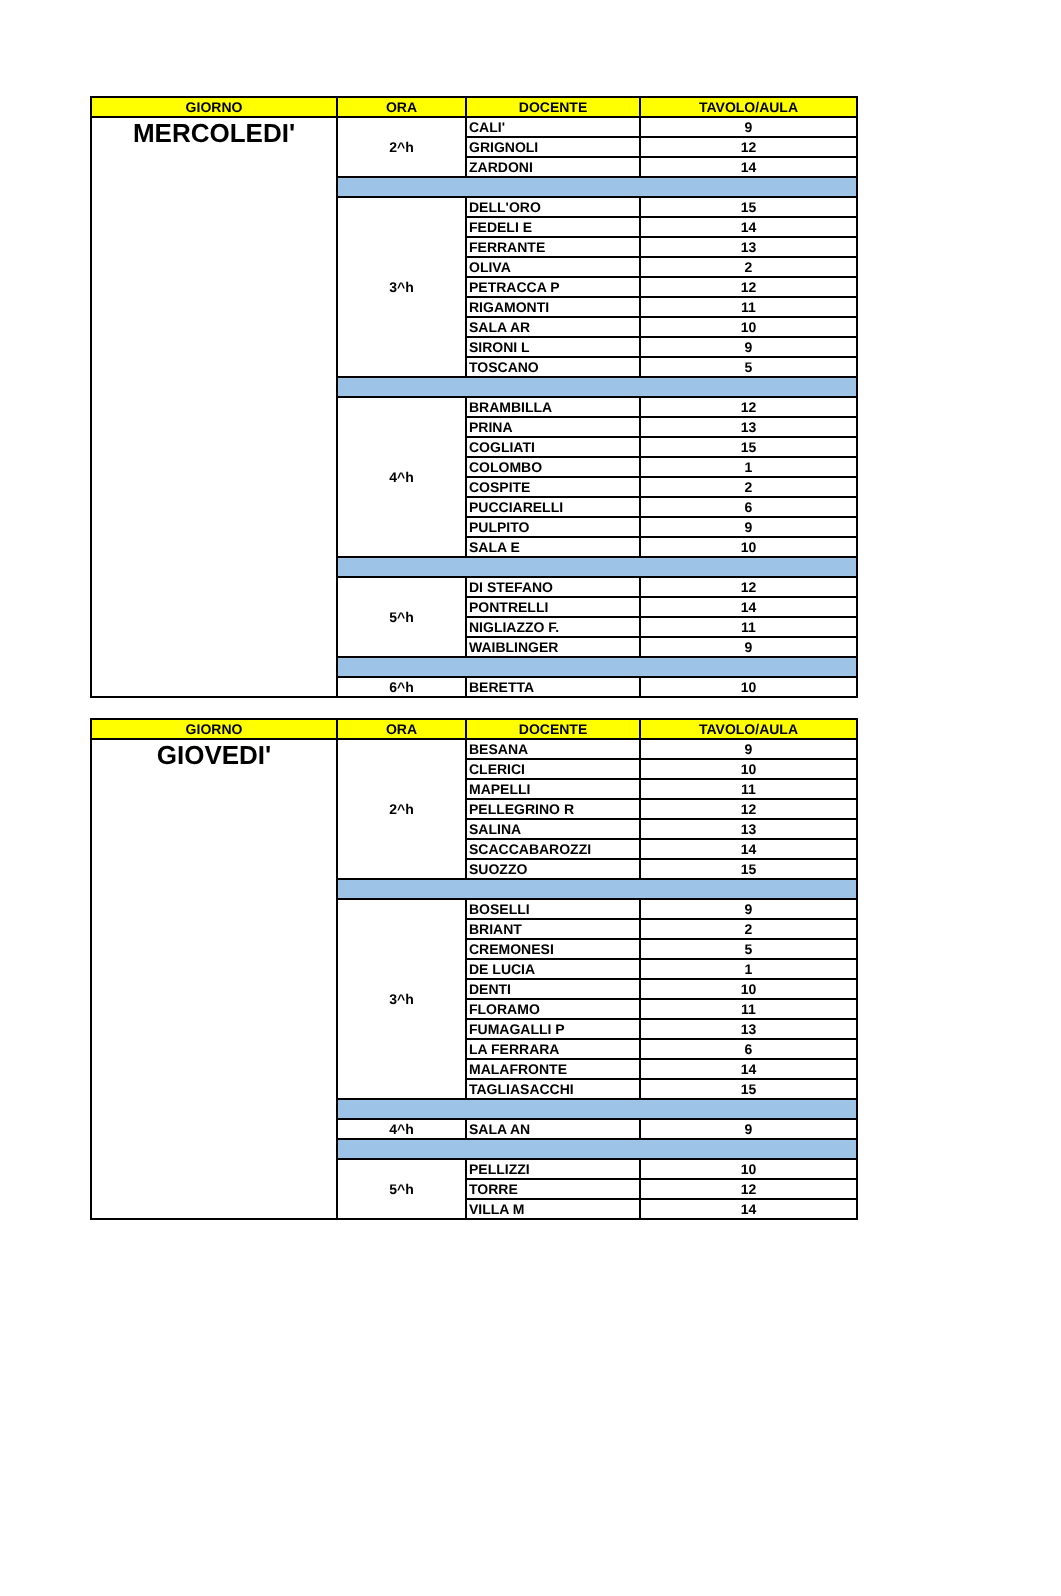| GIORNO | ORA | DOCENTE | TAVOLO/AULA |
| --- | --- | --- | --- |
| MERCOLEDI' | 2^h | CALI' | 9 |
| | | GRIGNOLI | 12 |
| | | ZARDONI | 14 |
| | 3^h | DELL'ORO | 15 |
| | | FEDELI E | 14 |
| | | FERRANTE | 13 |
| | | OLIVA | 2 |
| | | PETRACCA P | 12 |
| | | RIGAMONTI | 11 |
| | | SALA AR | 10 |
| | | SIRONI L | 9 |
| | | TOSCANO | 5 |
| | 4^h | BRAMBILLA | 12 |
| | | PRINA | 13 |
| | | COGLIATI | 15 |
| | | COLOMBO | 1 |
| | | COSPITE | 2 |
| | | PUCCIARELLI | 6 |
| | | PULPITO | 9 |
| | | SALA E | 10 |
| | 5^h | DI STEFANO | 12 |
| | | PONTRELLI | 14 |
| | | NIGLIAZZO F. | 11 |
| | | WAIBLINGER | 9 |
| | 6^h | BERETTA | 10 |
| GIORNO | ORA | DOCENTE | TAVOLO/AULA |
| --- | --- | --- | --- |
| GIOVEDI' | 2^h | BESANA | 9 |
| | | CLERICI | 10 |
| | | MAPELLI | 11 |
| | | PELLEGRINO R | 12 |
| | | SALINA | 13 |
| | | SCACCABAROZZI | 14 |
| | | SUOZZO | 15 |
| | 3^h | BOSELLI | 9 |
| | | BRIANT | 2 |
| | | CREMONESI | 5 |
| | | DE LUCIA | 1 |
| | | DENTI | 10 |
| | | FLORAMO | 11 |
| | | FUMAGALLI P | 13 |
| | | LA FERRARA | 6 |
| | | MALAFRONTE | 14 |
| | | TAGLIASACCHI | 15 |
| | 4^h | SALA AN | 9 |
| | 5^h | PELLIZZI | 10 |
| | | TORRE | 12 |
| | | VILLA M | 14 |